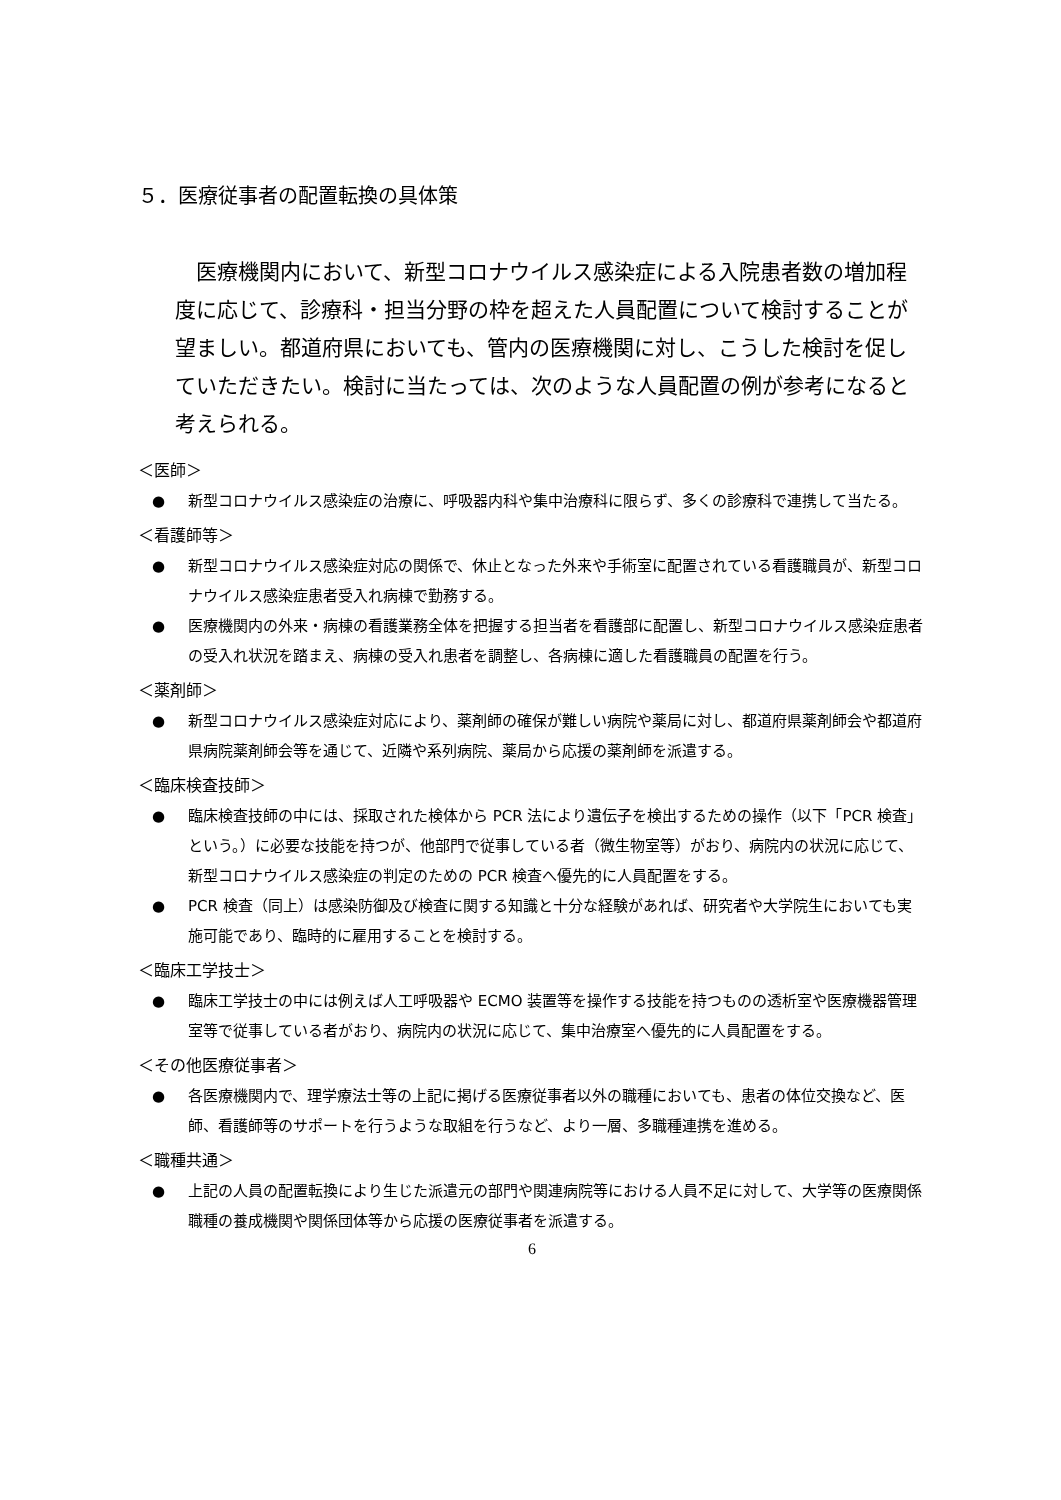５．医療従事者の配置転換の具体策
医療機関内において、新型コロナウイルス感染症による入院患者数の増加程度に応じて、診療科・担当分野の枠を超えた人員配置について検討することが望ましい。都道府県においても、管内の医療機関に対し、こうした検討を促していただきたい。検討に当たっては、次のような人員配置の例が参考になると考えられる。
＜医師＞
● 新型コロナウイルス感染症の治療に、呼吸器内科や集中治療科に限らず、多くの診療科で連携して当たる。
＜看護師等＞
● 新型コロナウイルス感染症対応の関係で、休止となった外来や手術室に配置されている看護職員が、新型コロナウイルス感染症患者受入れ病棟で勤務する。
● 医療機関内の外来・病棟の看護業務全体を把握する担当者を看護部に配置し、新型コロナウイルス感染症患者の受入れ状況を踏まえ、病棟の受入れ患者を調整し、各病棟に適した看護職員の配置を行う。
＜薬剤師＞
● 新型コロナウイルス感染症対応により、薬剤師の確保が難しい病院や薬局に対し、都道府県薬剤師会や都道府県病院薬剤師会等を通じて、近隣や系列病院、薬局から応援の薬剤師を派遣する。
＜臨床検査技師＞
● 臨床検査技師の中には、採取された検体から PCR 法により遺伝子を検出するための操作（以下「PCR 検査」という。）に必要な技能を持つが、他部門で従事している者（微生物室等）がおり、病院内の状況に応じて、新型コロナウイルス感染症の判定のための PCR 検査へ優先的に人員配置をする。
● PCR 検査（同上）は感染防御及び検査に関する知識と十分な経験があれば、研究者や大学院生においても実施可能であり、臨時的に雇用することを検討する。
＜臨床工学技士＞
● 臨床工学技士の中には例えば人工呼吸器や ECMO 装置等を操作する技能を持つものの透析室や医療機器管理室等で従事している者がおり、病院内の状況に応じて、集中治療室へ優先的に人員配置をする。
＜その他医療従事者＞
● 各医療機関内で、理学療法士等の上記に掲げる医療従事者以外の職種においても、患者の体位交換など、医師、看護師等のサポートを行うような取組を行うなど、より一層、多職種連携を進める。
＜職種共通＞
● 上記の人員の配置転換により生じた派遣元の部門や関連病院等における人員不足に対して、大学等の医療関係職種の養成機関や関係団体等から応援の医療従事者を派遣する。
6